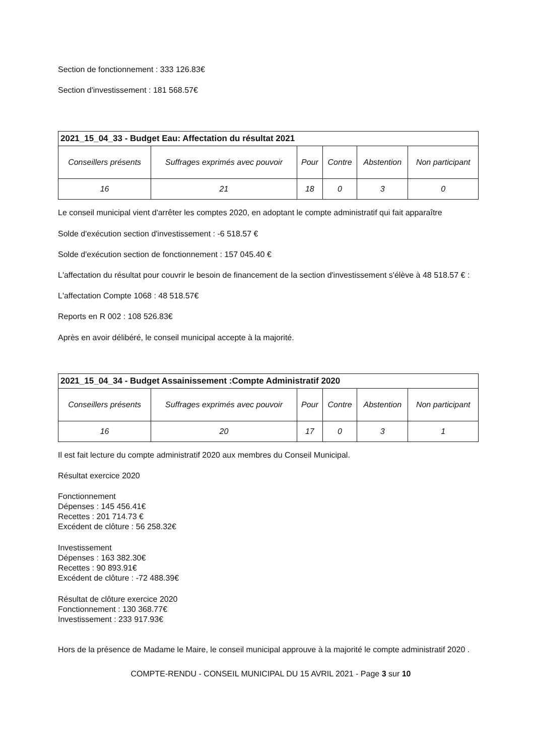Section de fonctionnement : 333 126.83€
Section d'investissement : 181 568.57€
| 2021_15_04_33 - Budget Eau: Affectation du résultat 2021 | | | | | |
| --- | --- | --- | --- | --- | --- |
| Conseillers présents | Suffrages exprimés avec pouvoir | Pour | Contre | Abstention | Non participant |
| 16 | 21 | 18 | 0 | 3 | 0 |
Le conseil municipal vient d'arrêter les comptes 2020, en adoptant le compte administratif qui fait apparaître
Solde d'exécution section d'investissement : -6 518.57 €
Solde d'exécution section de fonctionnement : 157 045.40 €
L'affectation du résultat pour couvrir le besoin de financement de la section d'investissement s'élève à 48 518.57 € :
L'affectation Compte 1068 : 48 518.57€
Reports en R 002 : 108 526.83€
Après en avoir délibéré, le conseil municipal accepte à la majorité.
| 2021_15_04_34 - Budget Assainissement :Compte Administratif 2020 | | | | | |
| --- | --- | --- | --- | --- | --- |
| Conseillers présents | Suffrages exprimés avec pouvoir | Pour | Contre | Abstention | Non participant |
| 16 | 20 | 17 | 0 | 3 | 1 |
Il est fait lecture du compte administratif 2020 aux membres du Conseil Municipal.
Résultat exercice 2020
Fonctionnement
Dépenses : 145 456.41€
Recettes : 201 714.73 €
Excédent de clôture : 56 258.32€
Investissement
Dépenses : 163 382.30€
Recettes : 90 893.91€
Excédent de clôture : -72 488.39€
Résultat de clôture exercice 2020
Fonctionnement : 130 368.77€
Investissement : 233 917.93€
Hors de la présence de Madame le Maire, le conseil municipal approuve à la majorité le compte administratif 2020 .
COMPTE-RENDU - CONSEIL MUNICIPAL DU 15 AVRIL 2021 - Page 3 sur 10